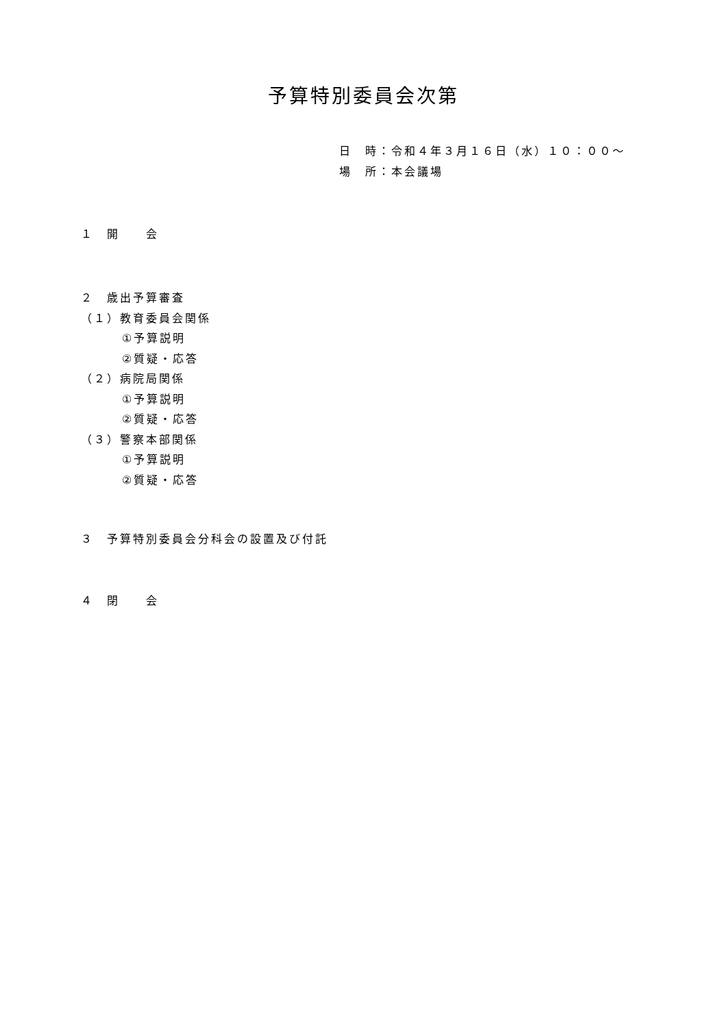予算特別委員会次第
日　時：令和４年３月１６日（水）１０：００～
場　所：本会議場
１　開　　会
２　歳出予算審査
（１）教育委員会関係
①予算説明
②質疑・応答
（２）病院局関係
①予算説明
②質疑・応答
（３）警察本部関係
①予算説明
②質疑・応答
３　予算特別委員会分科会の設置及び付託
４　閉　　会